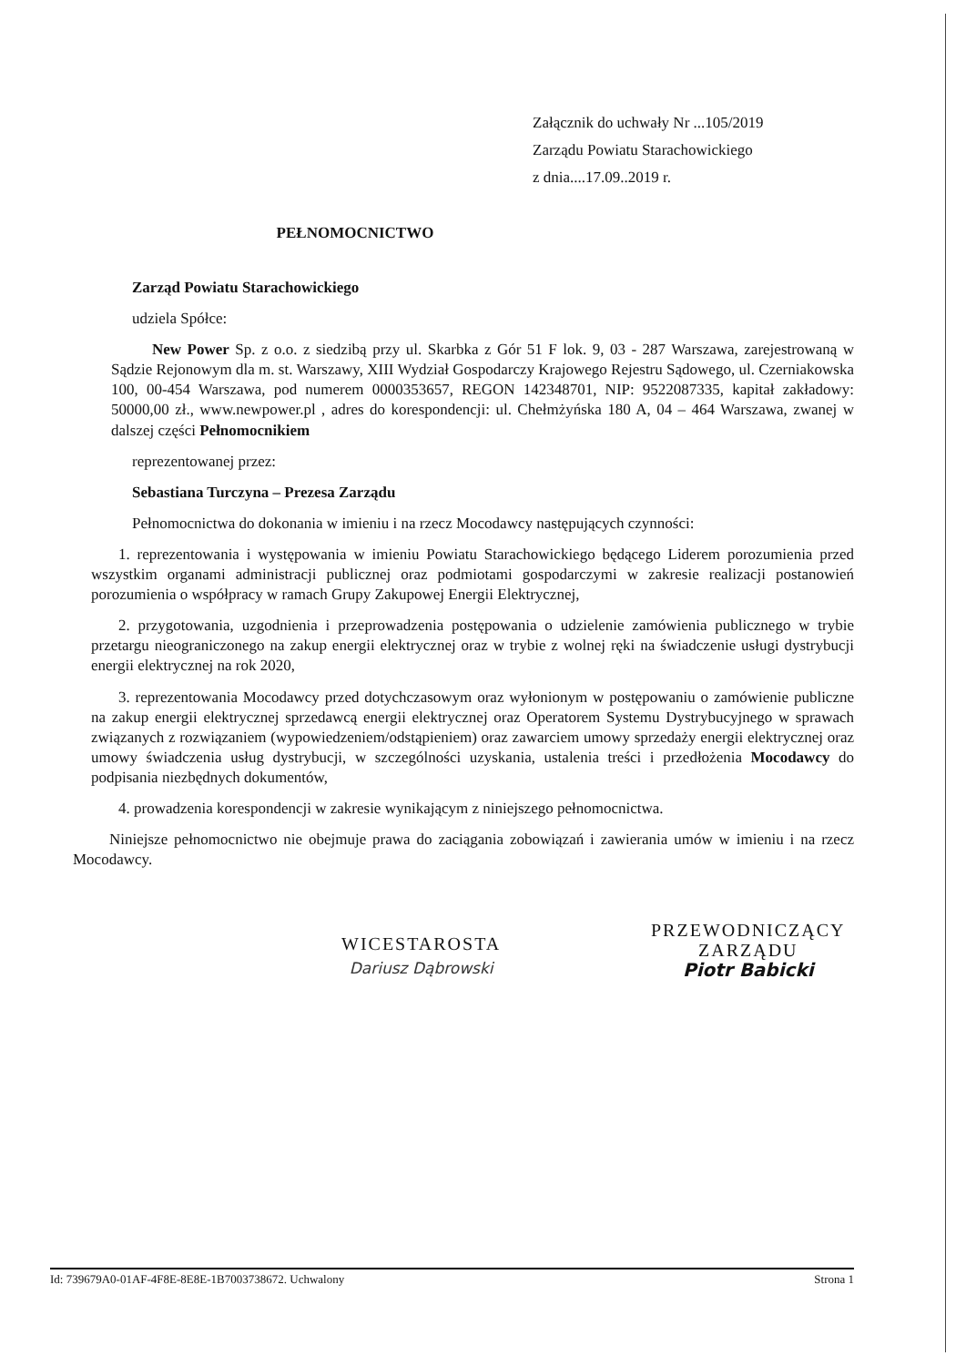Załącznik do uchwały Nr ...105/2019
Zarządu Powiatu Starachowickiego
z dnia....17.09..2019 r.
PEŁNOMOCNICTWO
Zarząd Powiatu Starachowickiego
udziela Spółce:
New Power Sp. z o.o. z siedzibą przy ul. Skarbka z Gór 51 F lok. 9, 03 - 287 Warszawa, zarejestrowaną w Sądzie Rejonowym dla m. st. Warszawy, XIII Wydział Gospodarczy Krajowego Rejestru Sądowego, ul. Czerniakowska 100, 00-454 Warszawa, pod numerem 0000353657, REGON 142348701, NIP: 9522087335, kapitał zakładowy: 50000,00 zł., www.newpower.pl , adres do korespondencji: ul. Chełmżyńska 180 A, 04 – 464 Warszawa, zwanej w dalszej części Pełnomocnikiem
reprezentowanej przez:
Sebastiana Turczyna – Prezesa Zarządu
Pełnomocnictwa do dokonania w imieniu i na rzecz Mocodawcy następujących czynności:
1. reprezentowania i występowania w imieniu Powiatu Starachowickiego będącego Liderem porozumienia przed wszystkim organami administracji publicznej oraz podmiotami gospodarczymi w zakresie realizacji postanowień porozumienia o współpracy w ramach Grupy Zakupowej Energii Elektrycznej,
2. przygotowania, uzgodnienia i przeprowadzenia postępowania o udzielenie zamówienia publicznego w trybie przetargu nieograniczonego na zakup energii elektrycznej oraz w trybie z wolnej ręki na świadczenie usługi dystrybucji energii elektrycznej na rok 2020,
3. reprezentowania Mocodawcy przed dotychczasowym oraz wyłonionym w postępowaniu o zamówienie publiczne na zakup energii elektrycznej sprzedawcą energii elektrycznej oraz Operatorem Systemu Dystrybucyjnego w sprawach związanych z rozwiązaniem (wypowiedzeniem/odstąpieniem) oraz zawarciem umowy sprzedaży energii elektrycznej oraz umowy świadczenia usług dystrybucji, w szczególności uzyskania, ustalenia treści i przedłożenia Mocodawcy do podpisania niezbędnych dokumentów,
4. prowadzenia korespondencji w zakresie wynikającym z niniejszego pełnomocnictwa.
Niniejsze pełnomocnictwo nie obejmuje prawa do zaciągania zobowiązań i zawierania umów w imieniu i na rzecz Mocodawcy.
WICESTAROSTA
Dariusz Dąbrowski
PRZEWODNICZĄCY
ZARZĄDU
Piotr Babicki
Id: 739679A0-01AF-4F8E-8E8E-1B7003738672. Uchwalony Strona 1